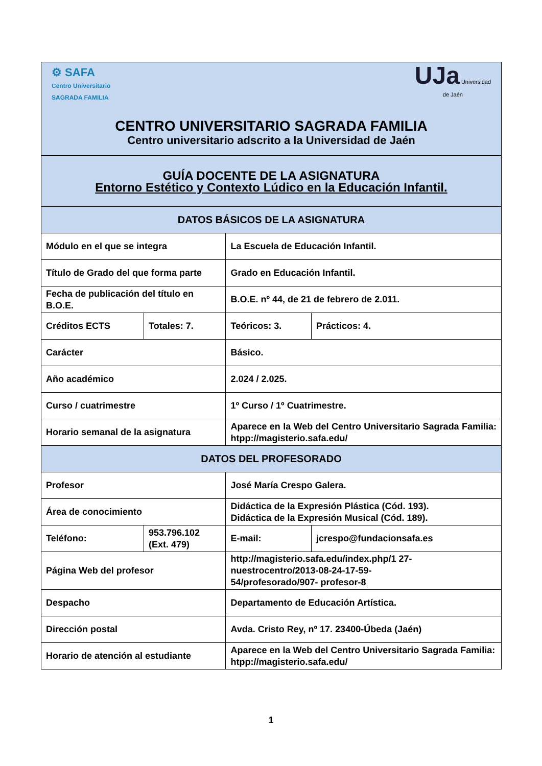| ⚙ SAFA Centro Universitario SAGRADA FAMILIA UJa Universidad de Jaén CENTRO UNIVERSITARIO SAGRADA FAMILIA Centro universitario adscrito a la Universidad de Jaén | | | | |
| GUÍA DOCENTE DE LA ASIGNATURA Entorno Estético y Contexto Lúdico en la Educación Infantil. | | | | |
| DATOS BÁSICOS DE LA ASIGNATURA | | | | |
| Módulo en el que se integra | | La Escuela de Educación Infantil. | | |
| Título de Grado del que forma parte | | Grado en Educación Infantil. | | |
| Fecha de publicación del título en B.O.E. | | B.O.E. nº 44, de 21 de febrero de 2.011. | | |
| Créditos ECTS | Totales: 7. | Teóricos: 3. | | Prácticos: 4. |
| Carácter | | Básico. | | |
| Año académico | | 2.024 / 2.025. | | |
| Curso / cuatrimestre | | 1º Curso / 1º Cuatrimestre. | | |
| Horario semanal de la asignatura | | Aparece en la Web del Centro Universitario Sagrada Familia: htpp://magisterio.safa.edu/ | | |
| DATOS DEL PROFESORADO | | | | |
| Profesor | | José María Crespo Galera. | | |
| Área de conocimiento | | Didáctica de la Expresión Plástica (Cód. 193). Didáctica de la Expresión Musical (Cód. 189). | | |
| Teléfono: | 953.796.102 (Ext. 479) | E-mail: | jcrespo@fundacionsafa.es | |
| Página Web del profesor | | http://magisterio.safa.edu/index.php/1 27- nuestrocentro/2013-08-24-17-59- 54/profesorado/907- profesor-8 | | |
| Despacho | | Departamento de Educación Artística. | | |
| Dirección postal | | Avda. Cristo Rey, nº 17. 23400-Úbeda (Jaén) | | |
| Horario de atención al estudiante | | Aparece en la Web del Centro Universitario Sagrada Familia: htpp://magisterio.safa.edu/ | | |
1